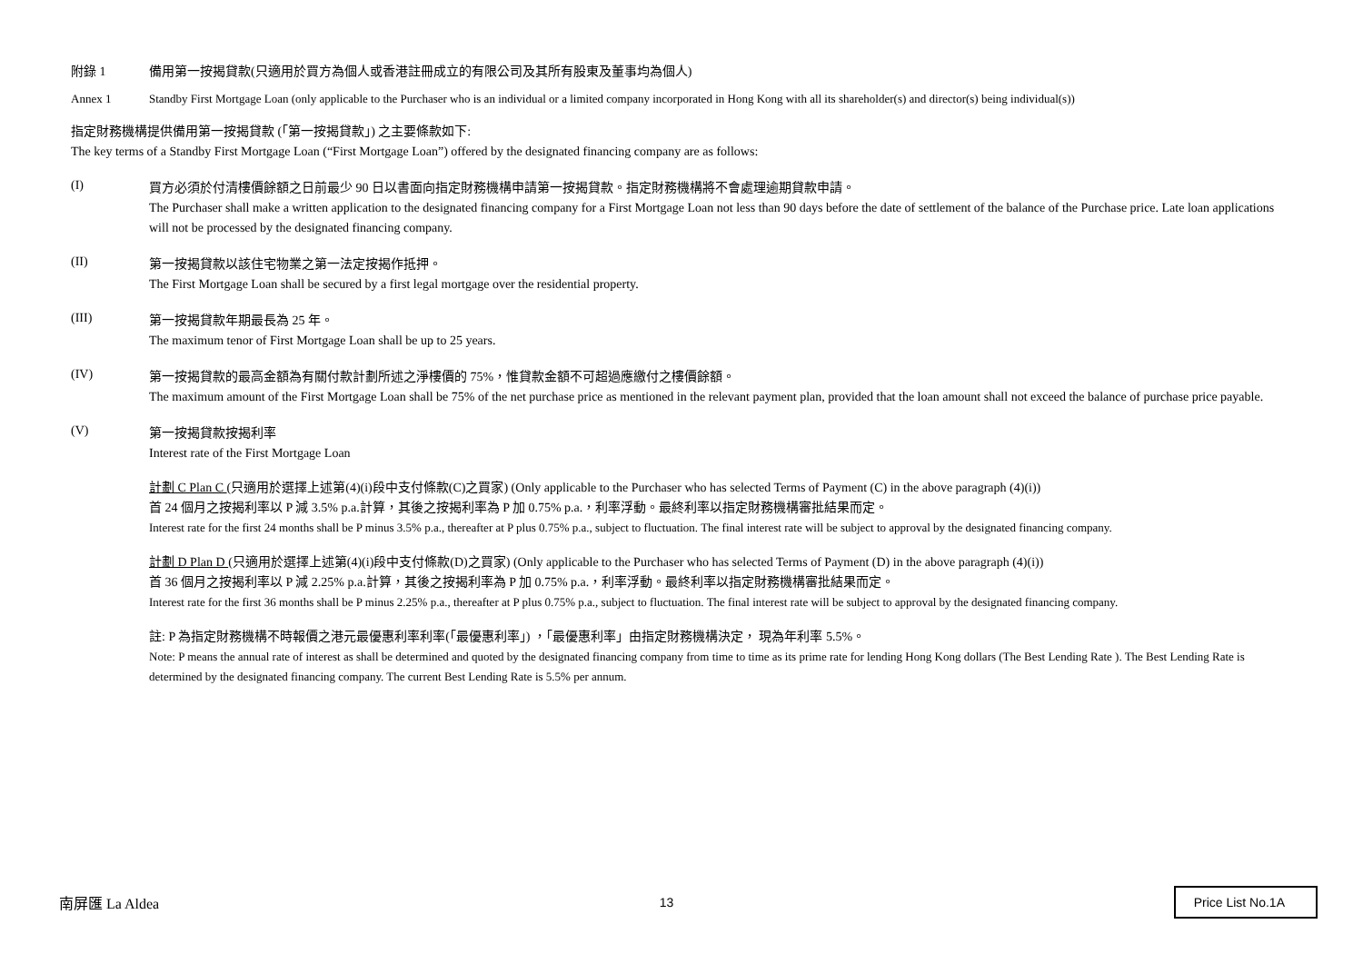附錄 1 備用第一按揭貸款(只適用於買方為個人或香港註冊成立的有限公司及其所有股東及董事均為個人)
Annex 1 Standby First Mortgage Loan (only applicable to the Purchaser who is an individual or a limited company incorporated in Hong Kong with all its shareholder(s) and director(s) being individual(s))
指定財務機構提供備用第一按揭貸款 (「第一按揭貸款」) 之主要條款如下:
The key terms of a Standby First Mortgage Loan (“First Mortgage Loan”) offered by the designated financing company are as follows:
(I)
買方必須於付清樓價餘額之日前最少 90 日以書面向指定財務機構申請第一按揭貸款。指定財務機構將不會處理逾期貸款申請。
The Purchaser shall make a written application to the designated financing company for a First Mortgage Loan not less than 90 days before the date of settlement of the balance of the Purchase price. Late loan applications will not be processed by the designated financing company.
(II)
第一按揭貸款以該住宅物業之第一法定按揭作抵押。
The First Mortgage Loan shall be secured by a first legal mortgage over the residential property.
(III)
第一按揭貸款年期最長為 25 年。
The maximum tenor of First Mortgage Loan shall be up to 25 years.
(IV)
第一按揭貸款的最高金額為有關付款計劃所述之淨樓價的 75%，惟貸款金額不可超過應繳付之樓價餘額。
The maximum amount of the First Mortgage Loan shall be 75% of the net purchase price as mentioned in the relevant payment plan, provided that the loan amount shall not exceed the balance of purchase price payable.
(V)
第一按揭貸款按揭利率
Interest rate of the First Mortgage Loan
計劃 C Plan C (只適用於選擇上述第(4)(i)段中支付條款(C)之買家) (Only applicable to the Purchaser who has selected Terms of Payment (C) in the above paragraph (4)(i))
首 24 個月之按揭利率以 P 減 3.5% p.a.計算，其後之按揭利率為 P 加 0.75% p.a.，利率浮動。最終利率以指定財務機構審批結果而定。
Interest rate for the first 24 months shall be P minus 3.5% p.a., thereafter at P plus 0.75% p.a., subject to fluctuation. The final interest rate will be subject to approval by the designated financing company.
計劃 D Plan D (只適用於選擇上述第(4)(i)段中支付條款(D)之買家) (Only applicable to the Purchaser who has selected Terms of Payment (D) in the above paragraph (4)(i))
首 36 個月之按揭利率以 P 減 2.25% p.a.計算，其後之按揭利率為 P 加 0.75% p.a.，利率浮動。最終利率以指定財務機構審批結果而定。
Interest rate for the first 36 months shall be P minus 2.25% p.a., thereafter at P plus 0.75% p.a., subject to fluctuation. The final interest rate will be subject to approval by the designated financing company.
註: P 為指定財務機構不時報價之港元最優惠利率利率(「最優惠利率」) ，「最優惠利率」由指定財務機構決定， 現為年利率 5.5%。
Note: P means the annual rate of interest as shall be determined and quoted by the designated financing company from time to time as its prime rate for lending Hong Kong dollars (The Best Lending Rate ). The Best Lending Rate is determined by the designated financing company. The current Best Lending Rate is 5.5% per annum.
南屏匯 La Aldea 13 Price List No.1A